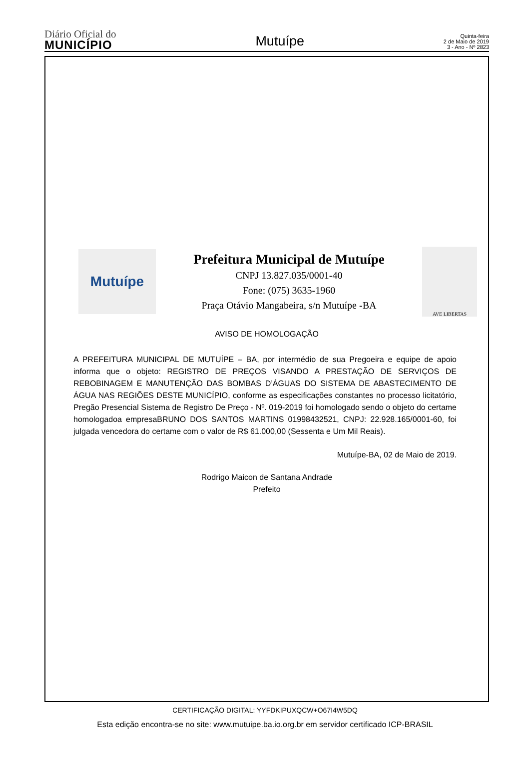Diário Oficial do
MUNICÍPIO
Mutuípe
Quinta-feira
2 de Maio de 2019
3 - Ano - Nº 2823
Mutuípe
Prefeitura Municipal de Mutuípe
CNPJ 13.827.035/0001-40
Fone: (075) 3635-1960
Praça Otávio Mangabeira, s/n Mutuípe -BA
AVE LIBERTAS
AVISO DE HOMOLOGAÇÃO
A PREFEITURA MUNICIPAL DE MUTUÍPE – BA, por intermédio de sua Pregoeira e equipe de apoio informa que o objeto: REGISTRO DE PREÇOS VISANDO A PRESTAÇÃO DE SERVIÇOS DE REBOBINAGEM E MANUTENÇÃO DAS BOMBAS D’ÁGUAS DO SISTEMA DE ABASTECIMENTO DE ÁGUA NAS REGIÕES DESTE MUNICÍPIO, conforme as especificações constantes no processo licitatório, Pregão Presencial Sistema de Registro De Preço - Nº. 019-2019 foi homologado sendo o objeto do certame homologadoa empresaBRUNO DOS SANTOS MARTINS 01998432521, CNPJ: 22.928.165/0001-60, foi julgada vencedora do certame com o valor de R$ 61.000,00 (Sessenta e Um Mil Reais).
Mutuípe-BA, 02 de Maio de 2019.
Rodrigo Maicon de Santana Andrade
Prefeito
CERTIFICAÇÃO DIGITAL: YYFDKIPUXQCW+O67I4W5DQ
Esta edição encontra-se no site: www.mutuipe.ba.io.org.br em servidor certificado ICP-BRASIL